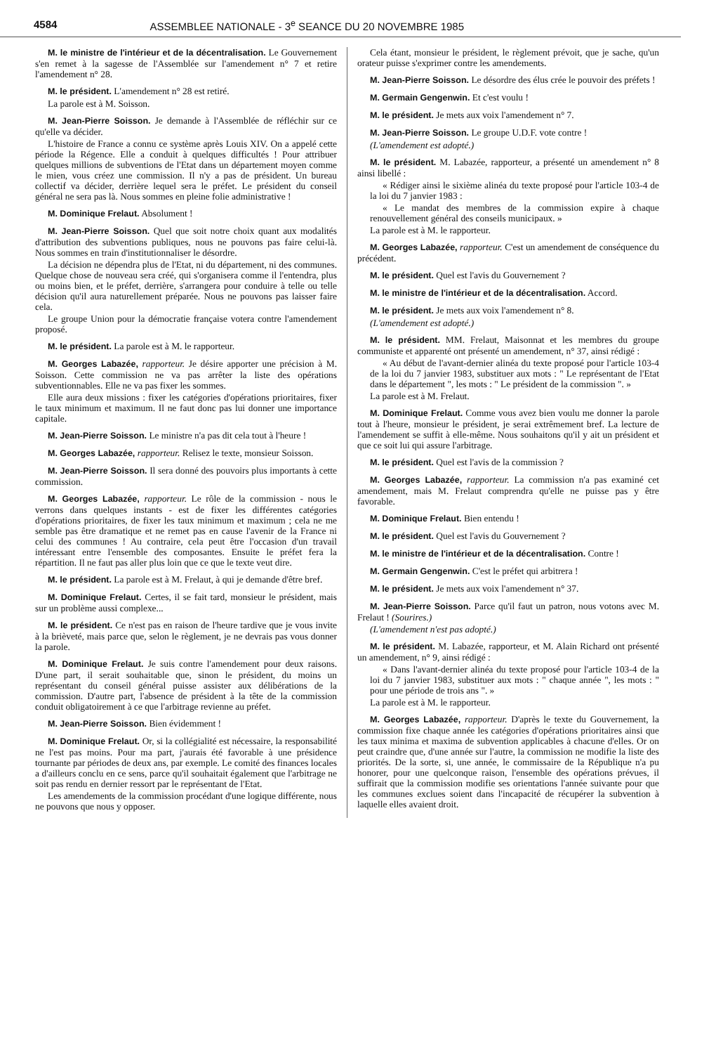4584 ASSEMBLEE NATIONALE - 3<sup>e</sup> SEANCE DU 20 NOVEMBRE 1985
M. le ministre de l'intérieur et de la décentralisation. Le Gouvernement s'en remet à la sagesse de l'Assemblée sur l'amendement n° 7 et retire l'amendement n° 28.
M. le président. L'amendement n° 28 est retiré.
La parole est à M. Soisson.
M. Jean-Pierre Soisson. Je demande à l'Assemblée de réfléchir sur ce qu'elle va décider.
L'histoire de France a connu ce système après Louis XIV. On a appelé cette période la Régence. Elle a conduit à quelques difficultés ! Pour attribuer quelques millions de subventions de l'Etat dans un département moyen comme le mien, vous créez une commission. Il n'y a pas de président. Un bureau collectif va décider, derrière lequel sera le préfet. Le président du conseil général ne sera pas là. Nous sommes en pleine folie administrative !
M. Dominique Frelaut. Absolument !
M. Jean-Pierre Soisson. Quel que soit notre choix quant aux modalités d'attribution des subventions publiques, nous ne pouvons pas faire celui-là. Nous sommes en train d'institutionnaliser le désordre.
La décision ne dépendra plus de l'Etat, ni du département, ni des communes. Quelque chose de nouveau sera créé, qui s'organisera comme il l'entendra, plus ou moins bien, et le préfet, derrière, s'arrangera pour conduire à telle ou telle décision qu'il aura naturellement préparée. Nous ne pouvons pas laisser faire cela.
Le groupe Union pour la démocratie française votera contre l'amendement proposé.
M. le président. La parole est à M. le rapporteur.
M. Georges Labazée, rapporteur. Je désire apporter une précision à M. Soisson. Cette commission ne va pas arrêter la liste des opérations subventionnables. Elle ne va pas fixer les sommes.
Elle aura deux missions : fixer les catégories d'opérations prioritaires, fixer le taux minimum et maximum. Il ne faut donc pas lui donner une importance capitale.
M. Jean-Pierre Soisson. Le ministre n'a pas dit cela tout à l'heure !
M. Georges Labazée, rapporteur. Relisez le texte, monsieur Soisson.
M. Jean-Pierre Soisson. Il sera donné des pouvoirs plus importants à cette commission.
M. Georges Labazée, rapporteur. Le rôle de la commission - nous le verrons dans quelques instants - est de fixer les différentes catégories d'opérations prioritaires, de fixer les taux minimum et maximum ; cela ne me semble pas être dramatique et ne remet pas en cause l'avenir de la France ni celui des communes ! Au contraire, cela peut être l'occasion d'un travail intéressant entre l'ensemble des composantes. Ensuite le préfet fera la répartition. Il ne faut pas aller plus loin que ce que le texte veut dire.
M. le président. La parole est à M. Frelaut, à qui je demande d'être bref.
M. Dominique Frelaut. Certes, il se fait tard, monsieur le président, mais sur un problème aussi complexe...
M. le président. Ce n'est pas en raison de l'heure tardive que je vous invite à la brièveté, mais parce que, selon le règlement, je ne devrais pas vous donner la parole.
M. Dominique Frelaut. Je suis contre l'amendement pour deux raisons. D'une part, il serait souhaitable que, sinon le président, du moins un représentant du conseil général puisse assister aux délibérations de la commission. D'autre part, l'absence de président à la tête de la commission conduit obligatoirement à ce que l'arbitrage revienne au préfet.
M. Jean-Pierre Soisson. Bien évidemment !
M. Dominique Frelaut. Or, si la collégialité est nécessaire, la responsabilité ne l'est pas moins. Pour ma part, j'aurais été favorable à une présidence tournante par périodes de deux ans, par exemple. Le comité des finances locales a d'ailleurs conclu en ce sens, parce qu'il souhaitait également que l'arbitrage ne soit pas rendu en dernier ressort par le représentant de l'Etat.
Les amendements de la commission procédant d'une logique différente, nous ne pouvons que nous y opposer.
Cela étant, monsieur le président, le règlement prévoit, que je sache, qu'un orateur puisse s'exprimer contre les amendements.
M. Jean-Pierre Soisson. Le désordre des élus crée le pouvoir des préfets !
M. Germain Gengenwin. Et c'est voulu !
M. le président. Je mets aux voix l'amendement n° 7.
M. Jean-Pierre Soisson. Le groupe U.D.F. vote contre !
(L'amendement est adopté.)
M. le président. M. Labazée, rapporteur, a présenté un amendement n° 8 ainsi libellé :
« Rédiger ainsi le sixième alinéa du texte proposé pour l'article 103-4 de la loi du 7 janvier 1983 :
« Le mandat des membres de la commission expire à chaque renouvellement général des conseils municipaux. »
La parole est à M. le rapporteur.
M. Georges Labazée, rapporteur. C'est un amendement de conséquence du précédent.
M. le président. Quel est l'avis du Gouvernement ?
M. le ministre de l'intérieur et de la décentralisation. Accord.
M. le président. Je mets aux voix l'amendement n° 8.
(L'amendement est adopté.)
M. le président. MM. Frelaut, Maisonnat et les membres du groupe communiste et apparenté ont présenté un amendement, n° 37, ainsi rédigé :
« Au début de l'avant-dernier alinéa du texte proposé pour l'article 103-4 de la loi du 7 janvier 1983, substituer aux mots : " Le représentant de l'Etat dans le département ", les mots : " Le président de la commission ". »
La parole est à M. Frelaut.
M. Dominique Frelaut. Comme vous avez bien voulu me donner la parole tout à l'heure, monsieur le président, je serai extrêmement bref. La lecture de l'amendement se suffit à elle-même. Nous souhaitons qu'il y ait un président et que ce soit lui qui assure l'arbitrage.
M. le président. Quel est l'avis de la commission ?
M. Georges Labazée, rapporteur. La commission n'a pas examiné cet amendement, mais M. Frelaut comprendra qu'elle ne puisse pas y être favorable.
M. Dominique Frelaut. Bien entendu !
M. le président. Quel est l'avis du Gouvernement ?
M. le ministre de l'intérieur et de la décentralisation. Contre !
M. Germain Gengenwin. C'est le préfet qui arbitrera !
M. le président. Je mets aux voix l'amendement n° 37.
M. Jean-Pierre Soisson. Parce qu'il faut un patron, nous votons avec M. Frelaut ! (Sourires.)
(L'amendement n'est pas adopté.)
M. le président. M. Labazée, rapporteur, et M. Alain Richard ont présenté un amendement, n° 9, ainsi rédigé :
« Dans l'avant-dernier alinéa du texte proposé pour l'article 103-4 de la loi du 7 janvier 1983, substituer aux mots : " chaque année ", les mots : " pour une période de trois ans ". »
La parole est à M. le rapporteur.
M. Georges Labazée, rapporteur. D'après le texte du Gouvernement, la commission fixe chaque année les catégories d'opérations prioritaires ainsi que les taux minima et maxima de subvention applicables à chacune d'elles. Or on peut craindre que, d'une année sur l'autre, la commission ne modifie la liste des priorités. De la sorte, si, une année, le commissaire de la République n'a pu honorer, pour une quelconque raison, l'ensemble des opérations prévues, il suffirait que la commission modifie ses orientations l'année suivante pour que les communes exclues soient dans l'incapacité de récupérer la subvention à laquelle elles avaient droit.